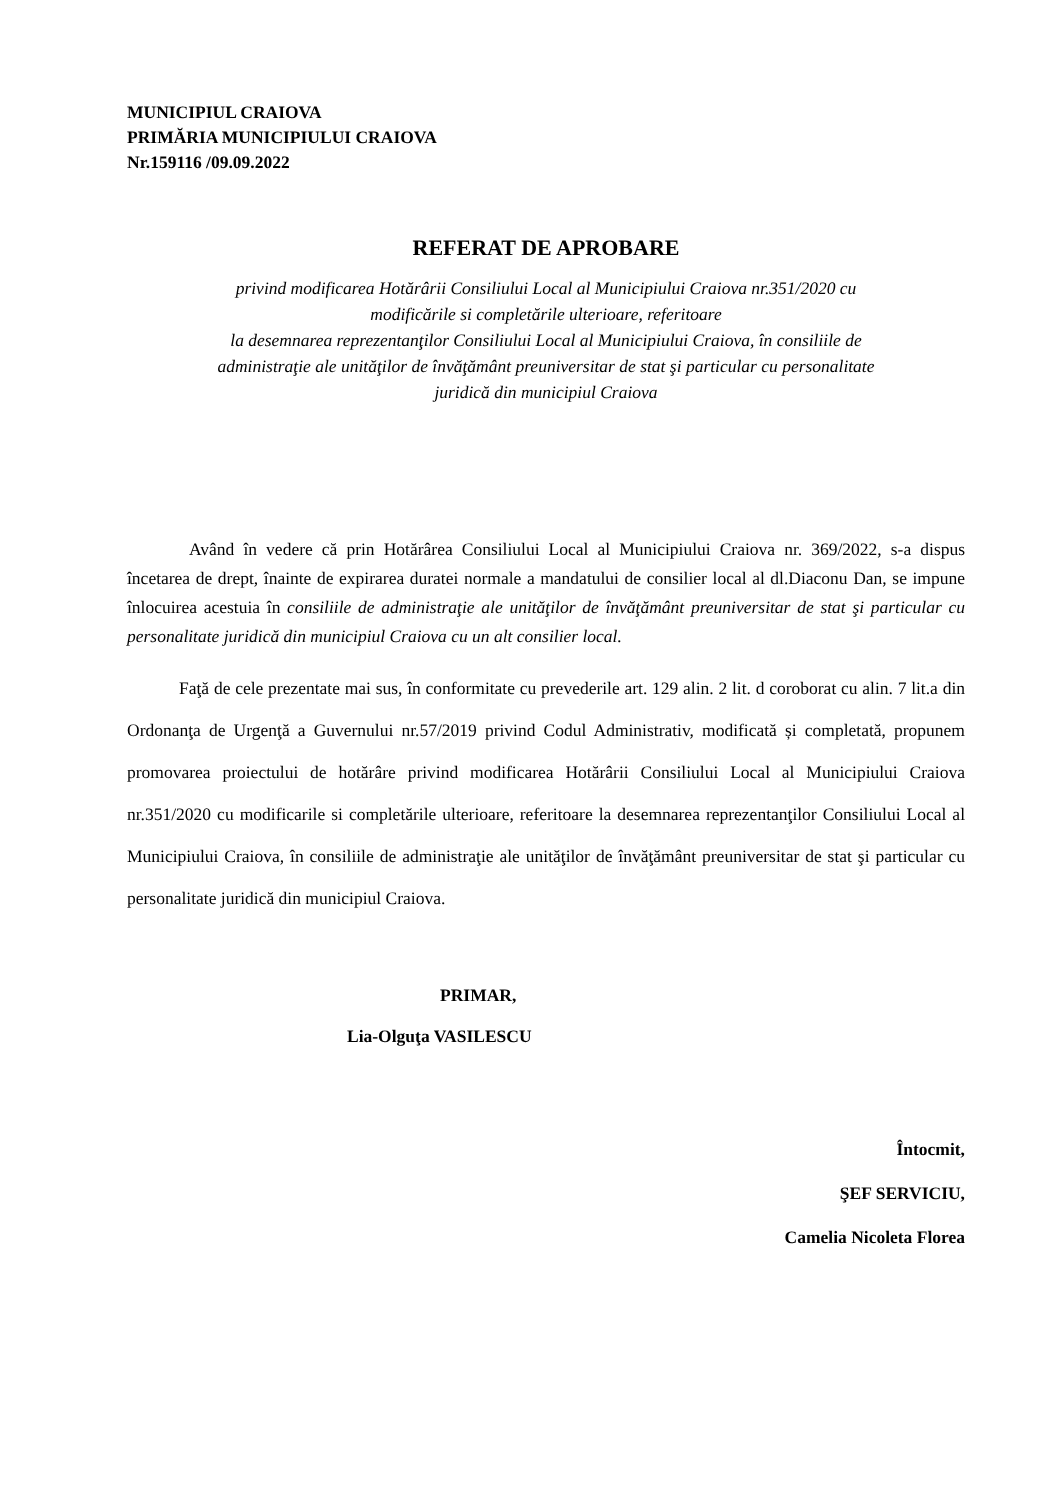MUNICIPIUL CRAIOVA
PRIMĂRIA MUNICIPIULUI CRAIOVA
Nr.159116 /09.09.2022
REFERAT DE APROBARE
privind modificarea Hotărârii Consiliului Local al Municipiului Craiova nr.351/2020 cu
modificările si completările ulterioare, referitoare
la desemnarea reprezentanţilor Consiliului Local al Municipiului Craiova, în consiliile de
administraţie ale unităţilor de învăţământ preuniversitar de stat şi particular cu personalitate
juridică din municipiul Craiova
Având în vedere că prin Hotărârea Consiliului Local al Municipiului Craiova nr. 369/2022, s-a dispus încetarea de drept, înainte de expirarea duratei normale a mandatului de consilier local al dl.Diaconu Dan, se impune înlocuirea acestuia în consiliile de administraţie ale unităţilor de învăţământ preuniversitar de stat şi particular cu personalitate juridică din municipiul Craiova cu un alt consilier local.
Faţă de cele prezentate mai sus, în conformitate cu prevederile art. 129 alin. 2 lit. d coroborat cu alin. 7 lit.a din Ordonanţa de Urgenţă a Guvernului nr.57/2019 privind Codul Administrativ, modificată și completată, propunem promovarea proiectului de hotărâre privind modificarea Hotărârii Consiliului Local al Municipiului Craiova nr.351/2020 cu modificarile si completările ulterioare, referitoare la desemnarea reprezentanţilor Consiliului Local al Municipiului Craiova, în consiliile de administraţie ale unităţilor de învăţământ preuniversitar de stat şi particular cu personalitate juridică din municipiul Craiova.
PRIMAR,
Lia-Olguţa VASILESCU
Întocmit,
ŞEF SERVICIU,
Camelia Nicoleta Florea